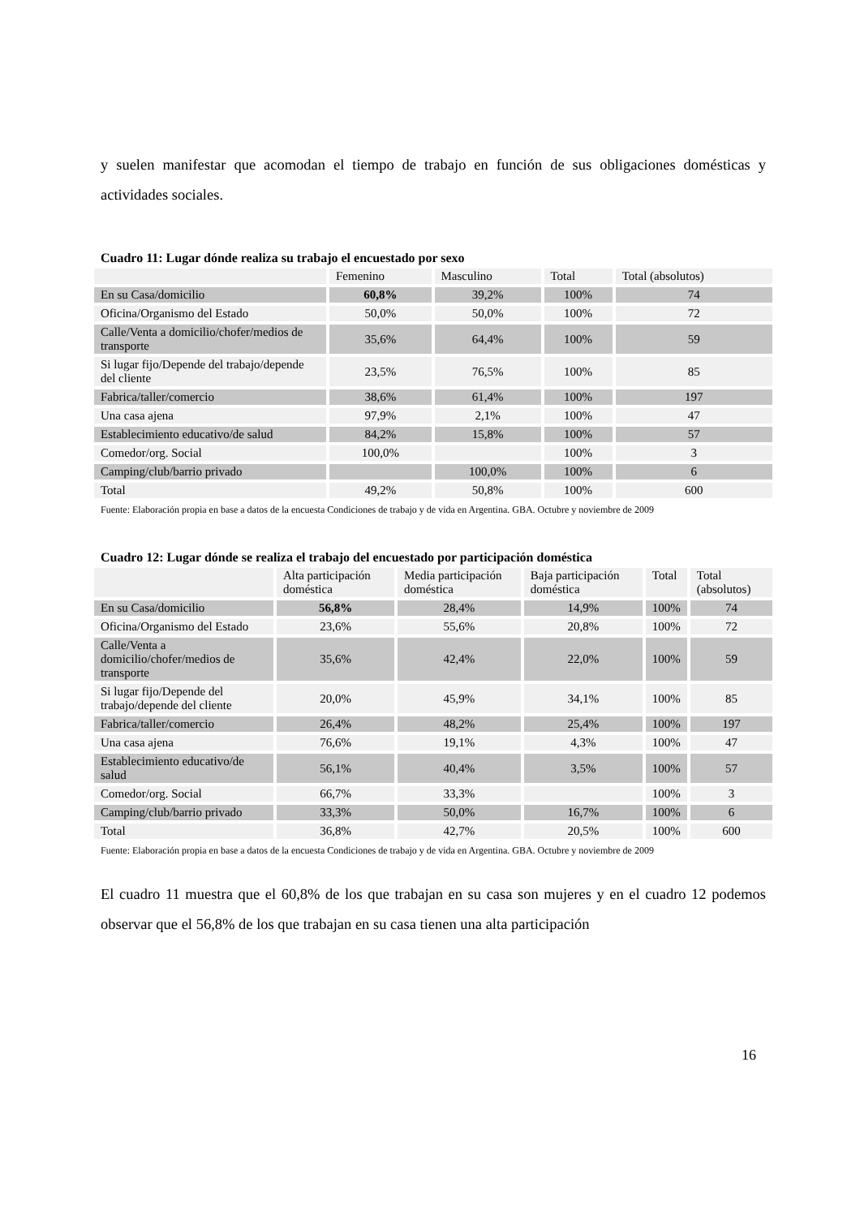y suelen manifestar que acomodan el tiempo de trabajo en función de sus obligaciones domésticas y actividades sociales.
Cuadro 11: Lugar dónde realiza su trabajo el encuestado por sexo
| | Femenino | Masculino | Total | Total (absolutos) |
| --- | --- | --- | --- | --- |
| En su Casa/domicilio | 60,8% | 39,2% | 100% | 74 |
| Oficina/Organismo del Estado | 50,0% | 50,0% | 100% | 72 |
| Calle/Venta a domicilio/chofer/medios de transporte | 35,6% | 64,4% | 100% | 59 |
| Si lugar fijo/Depende del trabajo/depende del cliente | 23,5% | 76,5% | 100% | 85 |
| Fabrica/taller/comercio | 38,6% | 61,4% | 100% | 197 |
| Una casa ajena | 97,9% | 2,1% | 100% | 47 |
| Establecimiento educativo/de salud | 84,2% | 15,8% | 100% | 57 |
| Comedor/org. Social | 100,0% | | 100% | 3 |
| Camping/club/barrio privado | | 100,0% | 100% | 6 |
| Total | 49,2% | 50,8% | 100% | 600 |
Fuente: Elaboración propia en base a datos de la encuesta Condiciones de trabajo y de vida en Argentina. GBA. Octubre y noviembre de 2009
Cuadro 12: Lugar dónde se realiza el trabajo del encuestado por participación doméstica
| | Alta participación doméstica | Media participación doméstica | Baja participación doméstica | Total | Total (absolutos) |
| --- | --- | --- | --- | --- | --- |
| En su Casa/domicilio | 56,8% | 28,4% | 14,9% | 100% | 74 |
| Oficina/Organismo del Estado | 23,6% | 55,6% | 20,8% | 100% | 72 |
| Calle/Venta a domicilio/chofer/medios de transporte | 35,6% | 42,4% | 22,0% | 100% | 59 |
| Si lugar fijo/Depende del trabajo/depende del cliente | 20,0% | 45,9% | 34,1% | 100% | 85 |
| Fabrica/taller/comercio | 26,4% | 48,2% | 25,4% | 100% | 197 |
| Una casa ajena | 76,6% | 19,1% | 4,3% | 100% | 47 |
| Establecimiento educativo/de salud | 56,1% | 40,4% | 3,5% | 100% | 57 |
| Comedor/org. Social | 66,7% | 33,3% | | 100% | 3 |
| Camping/club/barrio privado | 33,3% | 50,0% | 16,7% | 100% | 6 |
| Total | 36,8% | 42,7% | 20,5% | 100% | 600 |
Fuente: Elaboración propia en base a datos de la encuesta Condiciones de trabajo y de vida en Argentina. GBA. Octubre y noviembre de 2009
El cuadro 11 muestra que el 60,8% de los que trabajan en su casa son mujeres y en el cuadro 12 podemos observar que el 56,8% de los que trabajan en su casa tienen una alta participación
16